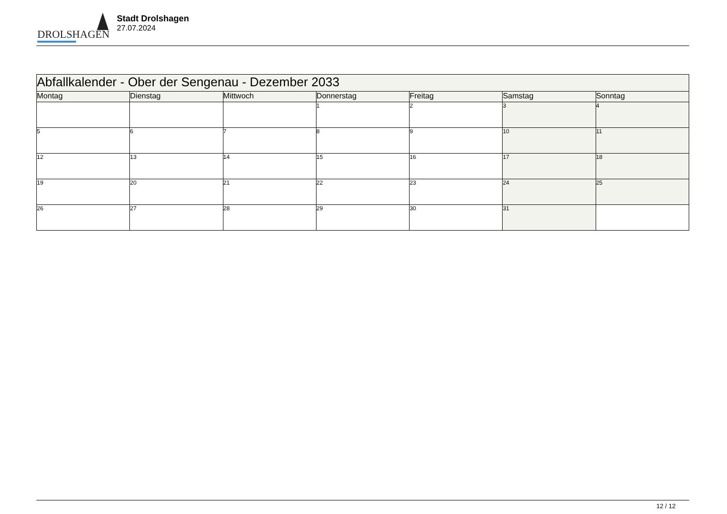DROLSHAGEN
Stadt Drolshagen
27.07.2024
| Abfallkalender - Ober der Sengenau - Dezember 2033 | | | | | | |
| --- | --- | --- | --- | --- | --- | --- |
| Montag | Dienstag | Mittwoch | Donnerstag | Freitag | Samstag | Sonntag |
| | | | 1 | 2 | 3 | 4 |
| 5 | 6 | 7 | 8 | 9 | 10 | 11 |
| 12 | 13 | 14 | 15 | 16 | 17 | 18 |
| 19 | 20 | 21 | 22 | 23 | 24 | 25 |
| 26 | 27 | 28 | 29 | 30 | 31 | |
12 / 12